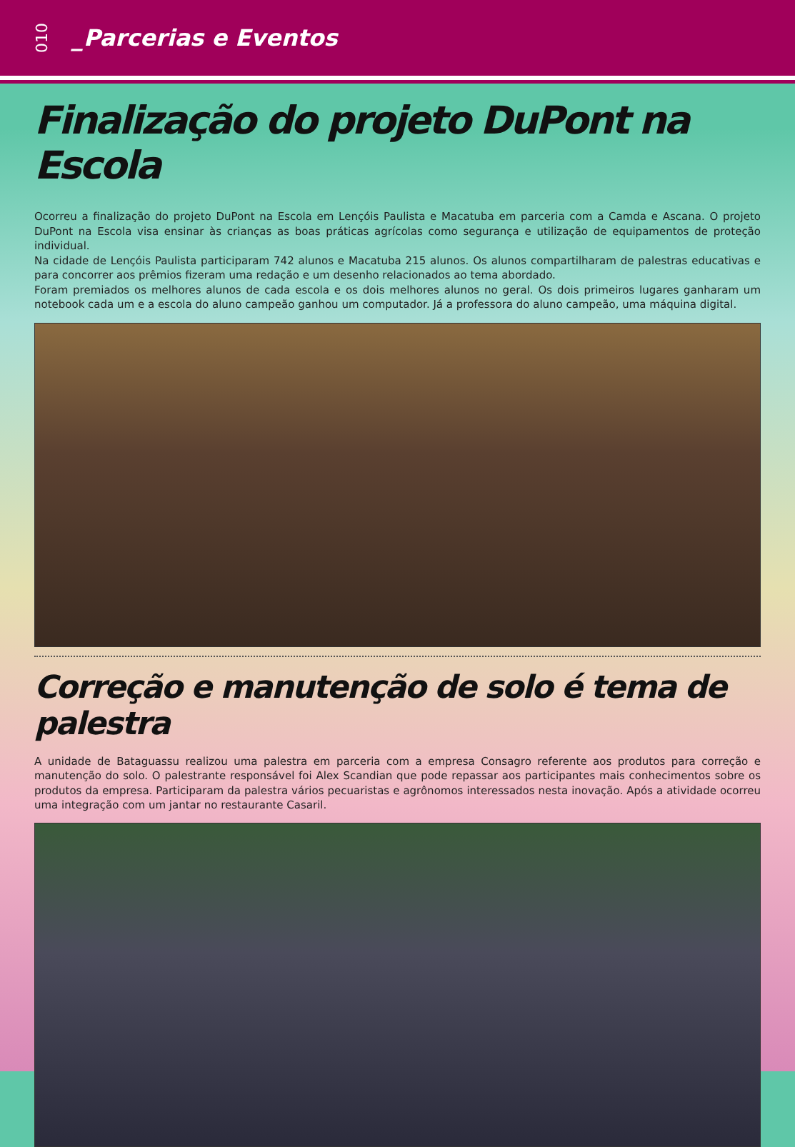010 _Parcerias e Eventos
Finalização do projeto DuPont na Escola
Ocorreu a finalização do projeto DuPont na Escola em Lençóis Paulista e Macatuba em parceria com a Camda e Ascana. O projeto DuPont na Escola visa ensinar às crianças as boas práticas agrícolas como segurança e utilização de equipamentos de proteção individual.
Na cidade de Lençóis Paulista participaram 742 alunos e Macatuba 215 alunos. Os alunos compartilharam de palestras educativas e para concorrer aos prêmios fizeram uma redação e um desenho relacionados ao tema abordado.
Foram premiados os melhores alunos de cada escola e os dois melhores alunos no geral. Os dois primeiros lugares ganharam um notebook cada um e a escola do aluno campeão ganhou um computador. Já a professora do aluno campeão, uma máquina digital.
Correção e manutenção de solo é tema de palestra
A unidade de Bataguassu realizou uma palestra em parceria com a empresa Consagro referente aos produtos para correção e manutenção do solo. O palestrante responsável foi Alex Scandian que pode repassar aos participantes mais conhecimentos sobre os produtos da empresa. Participaram da palestra vários pecuaristas e agrônomos interessados nesta inovação. Após a atividade ocorreu uma integração com um jantar no restaurante Casaril.